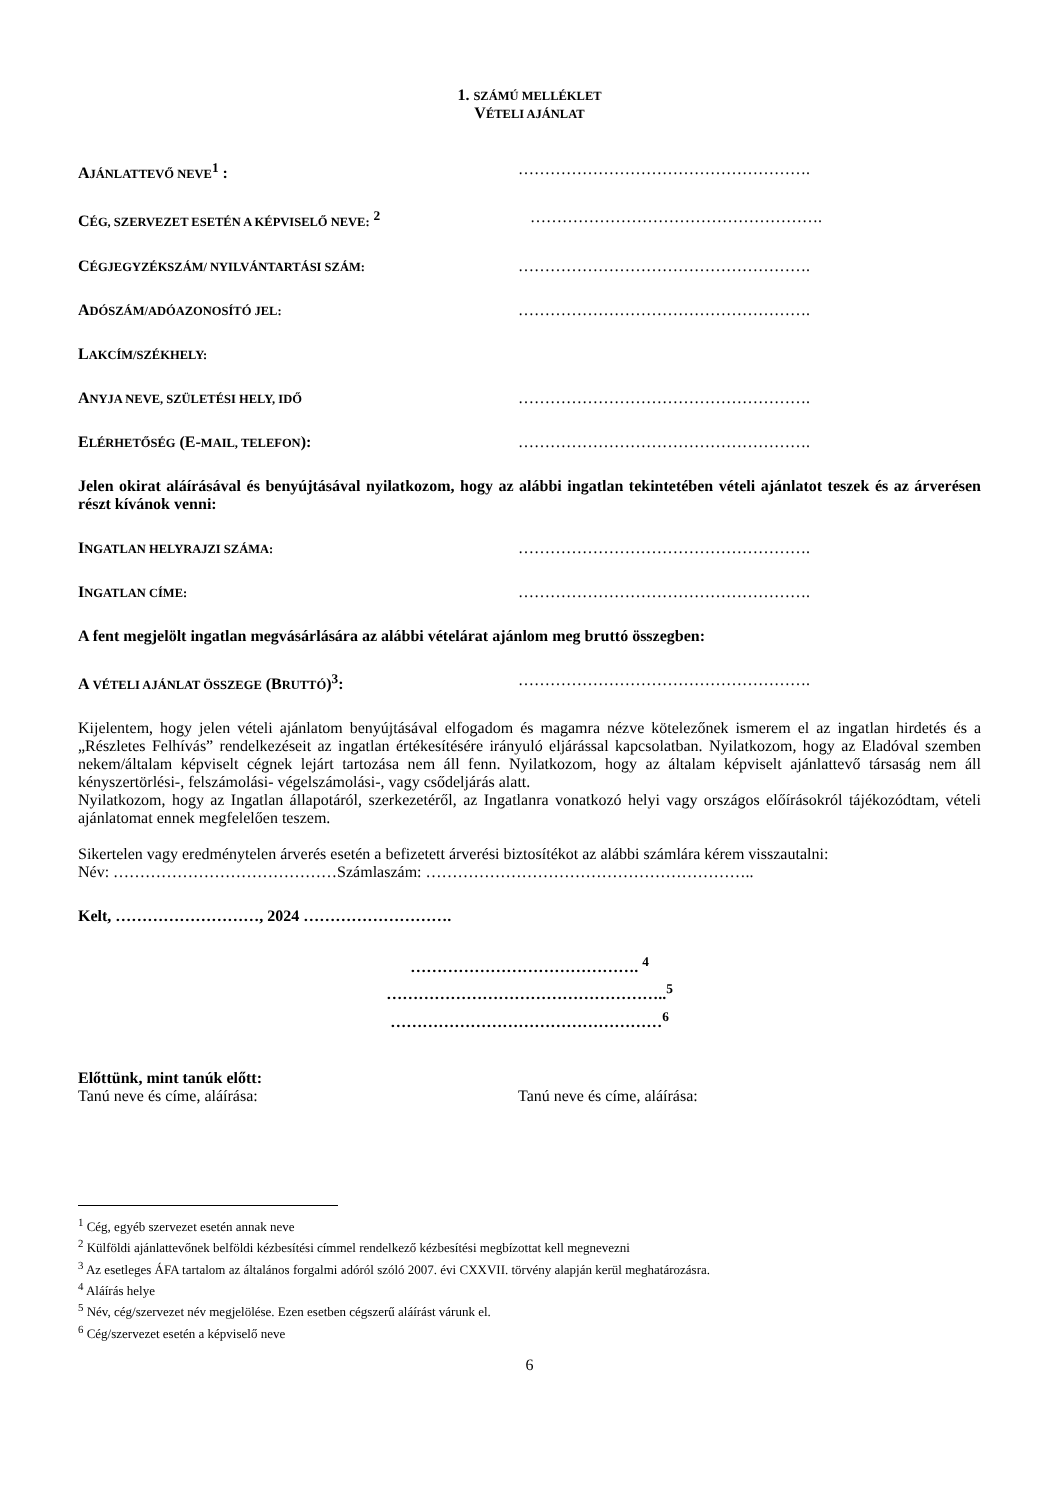1. SZÁMÚ MELLÉKLET
VÉTELI AJÁNLAT
AJÁNLATTEVŐ NEVE<sup>1</sup> : ……………………………………………….
CÉG, SZERVEZET ESETÉN A KÉPVISELŐ NEVE: <sup>2</sup> ……………………………………………….
CÉGJEGYZÉKSZÁM/ NYILVÁNTARTÁSI SZÁM:
……………………………………………….
ADÓSZÁM/ADÓAZONOSÍTÓ JEL:
……………………………………………….
LAKCÍM/SZÉKHELY:
ANYJA NEVE, SZÜLETÉSI HELY, IDŐ
……………………………………………….
ELÉRHETŐSÉG (E-MAIL, TELEFON): ……………………………………………….
Jelen okirat aláírásával és benyújtásával nyilatkozom, hogy az alábbi ingatlan tekintetében vételi ajánlatot teszek és az árverésen részt kívánok venni:
INGATLAN HELYRAJZI SZÁMA:
……………………………………………….
INGATLAN CÍME:
……………………………………………….
A fent megjelölt ingatlan megvásárlására az alábbi vételárat ajánlom meg bruttó összegben:
A VÉTELI AJÁNLAT ÖSSZEGE (BRUTTÓ)<sup>3</sup>: ……………………………………………….
Kijelentem, hogy jelen vételi ajánlatom benyújtásával elfogadom és magamra nézve kötelezőnek ismerem el az ingatlan hirdetés és a „Részletes Felhívás” rendelkezéseit az ingatlan értékesítésére irányuló eljárással kapcsolatban. Nyilatkozom, hogy az Eladóval szemben nekem/általam képviselt cégnek lejárt tartozása nem áll fenn. Nyilatkozom, hogy az általam képviselt ajánlattevő társaság nem áll kényszertörlési-, felszámolási- végelszámolási-, vagy csődeljárás alatt.
Nyilatkozom, hogy az Ingatlan állapotáról, szerkezetéről, az Ingatlanra vonatkozó helyi vagy országos előírásokról tájékozódtam, vételi ajánlatomat ennek megfelelően teszem.
Sikertelen vagy eredménytelen árverés esetén a befizetett árverési biztosítékot az alábbi számlára kérem visszautalni:
Név: ……………………………………Számlaszám: ……………………………………………………..
Kelt, ………………………, 2024 ……………………….
……………………………………. <sup>4</sup>
……………………………………………..<sup>5</sup>
……………………………………………<sup>6</sup>
Előttünk, mint tanúk előtt:
Tanú neve és címe, aláírása: Tanú neve és címe, aláírása:
<sup>1</sup> Cég, egyéb szervezet esetén annak neve
<sup>2</sup> Külföldi ajánlattevőnek belföldi kézbesítési címmel rendelkező kézbesítési megbízottat kell megnevezni
<sup>3</sup> Az esetleges ÁFA tartalom az általános forgalmi adóról szóló 2007. évi CXXVII. törvény alapján kerül meghatározásra.
<sup>4</sup> Aláírás helye
<sup>5</sup> Név, cég/szervezet név megjelölése. Ezen esetben cégszerű aláírást várunk el.
<sup>6</sup> Cég/szervezet esetén a képviselő neve
6